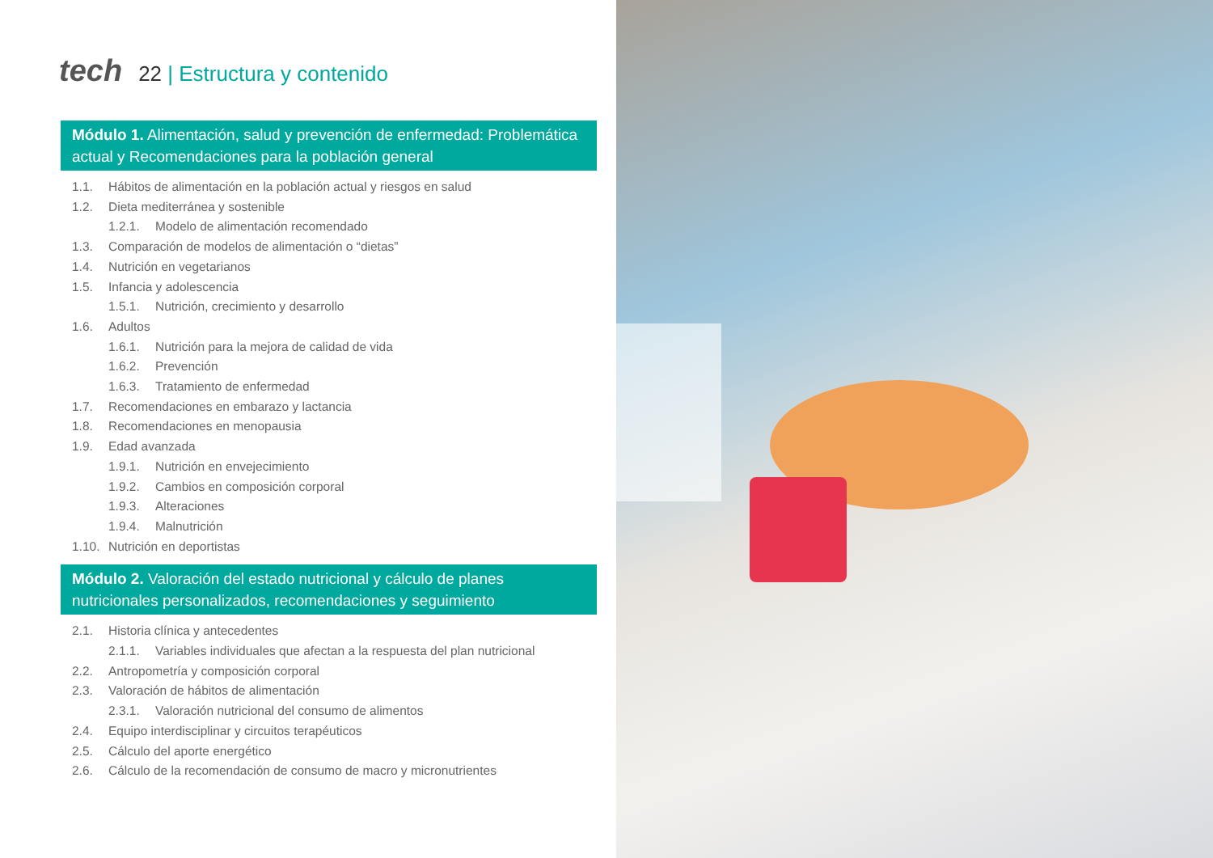tech 22 | Estructura y contenido
Módulo 1. Alimentación, salud y prevención de enfermedad: Problemática actual y Recomendaciones para la población general
1.1. Hábitos de alimentación en la población actual y riesgos en salud
1.2. Dieta mediterránea y sostenible
1.2.1. Modelo de alimentación recomendado
1.3. Comparación de modelos de alimentación o “dietas”
1.4. Nutrición en vegetarianos
1.5. Infancia y adolescencia
1.5.1. Nutrición, crecimiento y desarrollo
1.6. Adultos
1.6.1. Nutrición para la mejora de calidad de vida
1.6.2. Prevención
1.6.3. Tratamiento de enfermedad
1.7. Recomendaciones en embarazo y lactancia
1.8. Recomendaciones en menopausia
1.9. Edad avanzada
1.9.1. Nutrición en envejecimiento
1.9.2. Cambios en composición corporal
1.9.3. Alteraciones
1.9.4. Malnutrición
1.10. Nutrición en deportistas
Módulo 2. Valoración del estado nutricional y cálculo de planes nutricionales personalizados, recomendaciones y seguimiento
2.1. Historia clínica y antecedentes
2.1.1. Variables individuales que afectan a la respuesta del plan nutricional
2.2. Antropometría y composición corporal
2.3. Valoración de hábitos de alimentación
2.3.1. Valoración nutricional del consumo de alimentos
2.4. Equipo interdisciplinar y circuitos terapéuticos
2.5. Cálculo del aporte energético
2.6. Cálculo de la recomendación de consumo de macro y micronutrientes